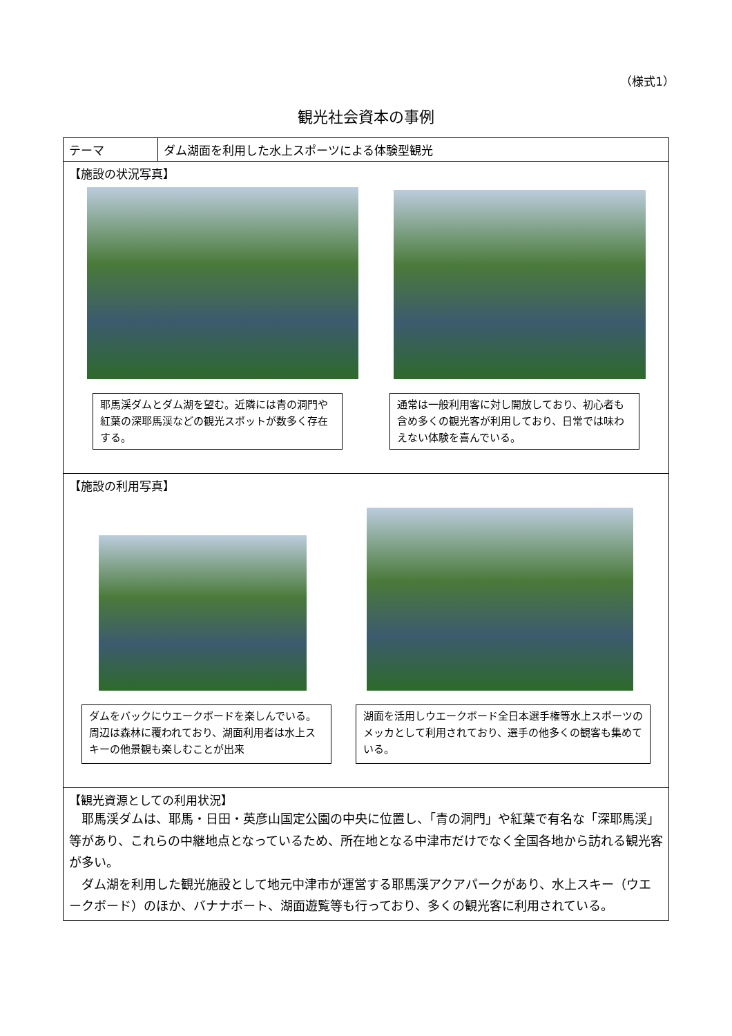（様式1）
観光社会資本の事例
| テーマ | ダム湖面を利用した水上スポーツによる体験型観光 |
| 【施設の状況写真】 耶馬渓ダムとダム湖を望む。近隣には青の洞門や紅葉の深耶馬渓などの観光スポットが数多く存在する。 通常は一般利用客に対し開放しており、初心者も含め多くの観光客が利用しており、日常では味わえない体験を喜んでいる。 | |
| 【施設の利用写真】 ダムをバックにウエークボードを楽しんでいる。周辺は森林に覆われており、湖面利用者は水上スキーの他景観も楽しむことが出来 湖面を活用しウエークボード全日本選手権等水上スポーツのメッカとして利用されており、選手の他多くの観客も集めている。 | |
| 【観光資源としての利用状況】 耶馬渓ダムは、耶馬・日田・英彦山国定公園の中央に位置し、「青の洞門」や紅葉で有名な「深耶馬渓」等があり、これらの中継地点となっているため、所在地となる中津市だけでなく全国各地から訪れる観光客が多い。 ダム湖を利用した観光施設として地元中津市が運営する耶馬渓アクアパークがあり、水上スキー（ウエークボード）のほか、バナナボート、湖面遊覧等も行っており、多くの観光客に利用されている。 | |